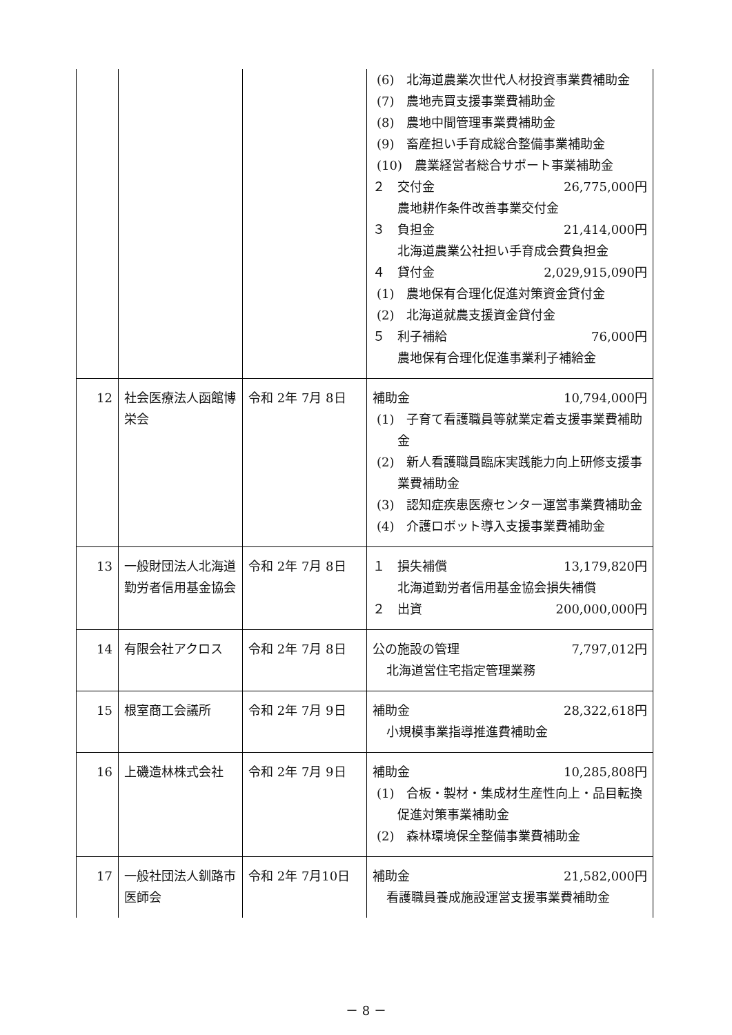| | | | (6) 北海道農業次世代人材投資事業費補助金 (7) 農地売買支援事業費補助金 (8) 農地中間管理事業費補助金 (9) 畜産担い手育成総合整備事業補助金 (10) 農業経営者総合サポート事業補助金 ２ 交付金 26,775,000円 農地耕作条件改善事業交付金 ３ 負担金 21,414,000円 北海道農業公社担い手育成会費負担金 ４ 貸付金 2,029,915,090円 (1) 農地保有合理化促進対策資金貸付金 (2) 北海道就農支援資金貸付金 ５ 利子補給 76,000円 農地保有合理化促進事業利子補給金 |
| 12 | 社会医療法人函館博栄会 | 令和 2年 7月 8日 | 補助金 10,794,000円 (1) 子育て看護職員等就業定着支援事業費補助金 (2) 新人看護職員臨床実践能力向上研修支援事業費補助金 (3) 認知症疾患医療センター運営事業費補助金 (4) 介護ロボット導入支援事業費補助金 |
| 13 | 一般財団法人北海道勤労者信用基金協会 | 令和 2年 7月 8日 | １ 損失補償 13,179,820円 北海道勤労者信用基金協会損失補償 ２ 出資 200,000,000円 |
| 14 | 有限会社アクロス | 令和 2年 7月 8日 | 公の施設の管理 7,797,012円 北海道営住宅指定管理業務 |
| 15 | 根室商工会議所 | 令和 2年 7月 9日 | 補助金 28,322,618円 小規模事業指導推進費補助金 |
| 16 | 上磯造林株式会社 | 令和 2年 7月 9日 | 補助金 10,285,808円 (1) 合板・製材・集成材生産性向上・品目転換促進対策事業補助金 (2) 森林環境保全整備事業費補助金 |
| 17 | 一般社団法人釧路市医師会 | 令和 2年 7月10日 | 補助金 21,582,000円 看護職員養成施設運営支援事業費補助金 |
－ 8 －